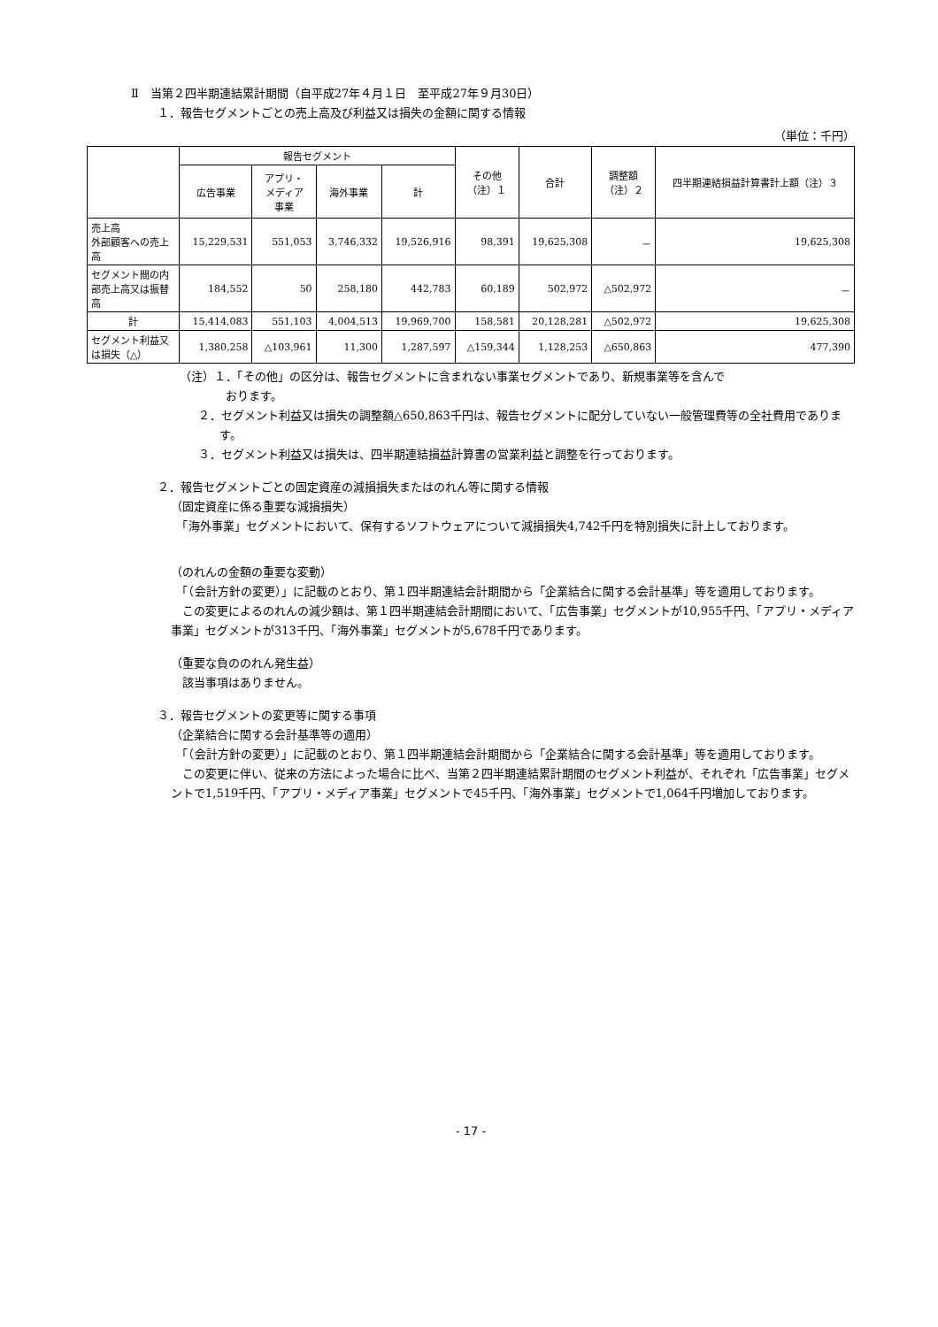Ⅱ　当第２四半期連結累計期間（自平成27年４月１日　至平成27年９月30日）
１．報告セグメントごとの売上高及び利益又は損失の金額に関する情報
（単位：千円）
| | 報告セグメント | | | | その他 （注）１ | 合計 | 調整額 （注）２ | 四半期連結損益計算書計上額（注）３ |
| --- | --- | --- | --- | --- | --- | --- | --- | --- |
| | 広告事業 | アプリ・ メディア 事業 | 海外事業 | 計 | | | | |
| 売上高 外部顧客への売上高 | 15,229,531 | 551,053 | 3,746,332 | 19,526,916 | 98,391 | 19,625,308 | － | 19,625,308 |
| セグメント間の内部売上高又は振替高 | 184,552 | 50 | 258,180 | 442,783 | 60,189 | 502,972 | △502,972 | － |
| 計 | 15,414,083 | 551,103 | 4,004,513 | 19,969,700 | 158,581 | 20,128,281 | △502,972 | 19,625,308 |
| セグメント利益又は損失（△） | 1,380,258 | △103,961 | 11,300 | 1,287,597 | △159,344 | 1,128,253 | △650,863 | 477,390 |
（注）１．「その他」の区分は、報告セグメントに含まれない事業セグメントであり、新規事業等を含んで
　　　　おります。
２．セグメント利益又は損失の調整額△650,863千円は、報告セグメントに配分していない一般管理費等の全社費用であります。
３．セグメント利益又は損失は、四半期連結損益計算書の営業利益と調整を行っております。
２．報告セグメントごとの固定資産の減損損失またはのれん等に関する情報
（固定資産に係る重要な減損損失）
　「海外事業」セグメントにおいて、保有するソフトウェアについて減損損失4,742千円を特別損失に計上しております。
（のれんの金額の重要な変動）
　「（会計方針の変更）」に記載のとおり、第１四半期連結会計期間から「企業結合に関する会計基準」等を適用しております。
　この変更によるのれんの減少額は、第１四半期連結会計期間において、「広告事業」セグメントが10,955千円、「アプリ・メディア事業」セグメントが313千円、「海外事業」セグメントが5,678千円であります。
（重要な負ののれん発生益）
　該当事項はありません。
３．報告セグメントの変更等に関する事項
（企業結合に関する会計基準等の適用）
　「（会計方針の変更）」に記載のとおり、第１四半期連結会計期間から「企業結合に関する会計基準」等を適用しております。
　この変更に伴い、従来の方法によった場合に比べ、当第２四半期連結累計期間のセグメント利益が、それぞれ「広告事業」セグメントで1,519千円、「アプリ・メディア事業」セグメントで45千円、「海外事業」セグメントで1,064千円増加しております。
- 17 -